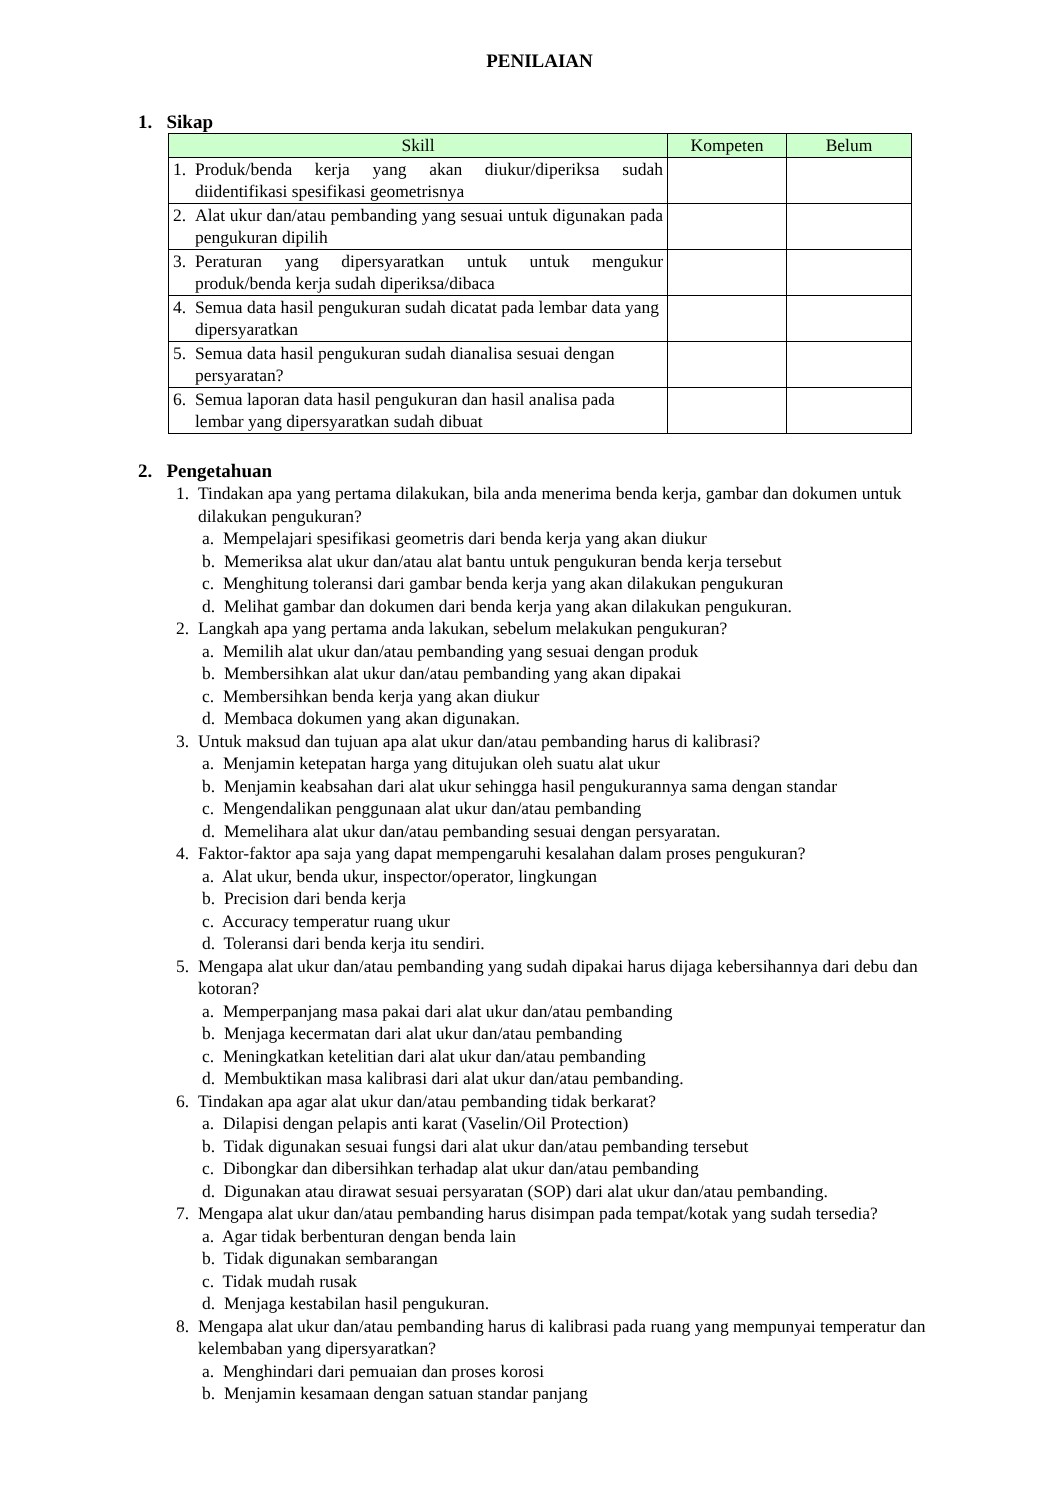PENILAIAN
1. Sikap
| Skill | Kompeten | Belum |
| --- | --- | --- |
| 1. Produk/benda kerja yang akan diukur/diperiksa sudah diidentifikasi spesifikasi geometrisnya | | |
| 2. Alat ukur dan/atau pembanding yang sesuai untuk digunakan pada pengukuran dipilih | | |
| 3. Peraturan yang dipersyaratkan untuk untuk mengukur produk/benda kerja sudah diperiksa/dibaca | | |
| 4. Semua data hasil pengukuran sudah dicatat pada lembar data yang dipersyaratkan | | |
| 5. Semua data hasil pengukuran sudah dianalisa sesuai dengan persyaratan? | | |
| 6. Semua laporan data hasil pengukuran dan hasil analisa pada lembar yang dipersyaratkan sudah dibuat | | |
2. Pengetahuan
1. Tindakan apa yang pertama dilakukan, bila anda menerima benda kerja, gambar dan dokumen untuk dilakukan pengukuran?
a. Mempelajari spesifikasi geometris dari benda kerja yang akan diukur
b. Memeriksa alat ukur dan/atau alat bantu untuk pengukuran benda kerja tersebut
c. Menghitung toleransi dari gambar benda kerja yang akan dilakukan pengukuran
d. Melihat gambar dan dokumen dari benda kerja yang akan dilakukan pengukuran.
2. Langkah apa yang pertama anda lakukan, sebelum melakukan pengukuran?
a. Memilih alat ukur dan/atau pembanding yang sesuai dengan produk
b. Membersihkan alat ukur dan/atau pembanding yang akan dipakai
c. Membersihkan benda kerja yang akan diukur
d. Membaca dokumen yang akan digunakan.
3. Untuk maksud dan tujuan apa alat ukur dan/atau pembanding harus di kalibrasi?
a. Menjamin ketepatan harga yang ditujukan oleh suatu alat ukur
b. Menjamin keabsahan dari alat ukur sehingga hasil pengukurannya sama dengan standar
c. Mengendalikan penggunaan alat ukur dan/atau pembanding
d. Memelihara alat ukur dan/atau pembanding sesuai dengan persyaratan.
4. Faktor-faktor apa saja yang dapat mempengaruhi kesalahan dalam proses pengukuran?
a. Alat ukur, benda ukur, inspector/operator, lingkungan
b. Precision dari benda kerja
c. Accuracy temperatur ruang ukur
d. Toleransi dari benda kerja itu sendiri.
5. Mengapa alat ukur dan/atau pembanding yang sudah dipakai harus dijaga kebersihannya dari debu dan kotoran?
a. Memperpanjang masa pakai dari alat ukur dan/atau pembanding
b. Menjaga kecermatan dari alat ukur dan/atau pembanding
c. Meningkatkan ketelitian dari alat ukur dan/atau pembanding
d. Membuktikan masa kalibrasi dari alat ukur dan/atau pembanding.
6. Tindakan apa agar alat ukur dan/atau pembanding tidak berkarat?
a. Dilapisi dengan pelapis anti karat (Vaselin/Oil Protection)
b. Tidak digunakan sesuai fungsi dari alat ukur dan/atau pembanding tersebut
c. Dibongkar dan dibersihkan terhadap alat ukur dan/atau pembanding
d. Digunakan atau dirawat sesuai persyaratan (SOP) dari alat ukur dan/atau pembanding.
7. Mengapa alat ukur dan/atau pembanding harus disimpan pada tempat/kotak yang sudah tersedia?
a. Agar tidak berbenturan dengan benda lain
b. Tidak digunakan sembarangan
c. Tidak mudah rusak
d. Menjaga kestabilan hasil pengukuran.
8. Mengapa alat ukur dan/atau pembanding harus di kalibrasi pada ruang yang mempunyai temperatur dan kelembaban yang dipersyaratkan?
a. Menghindari dari pemuaian dan proses korosi
b. Menjamin kesamaan dengan satuan standar panjang